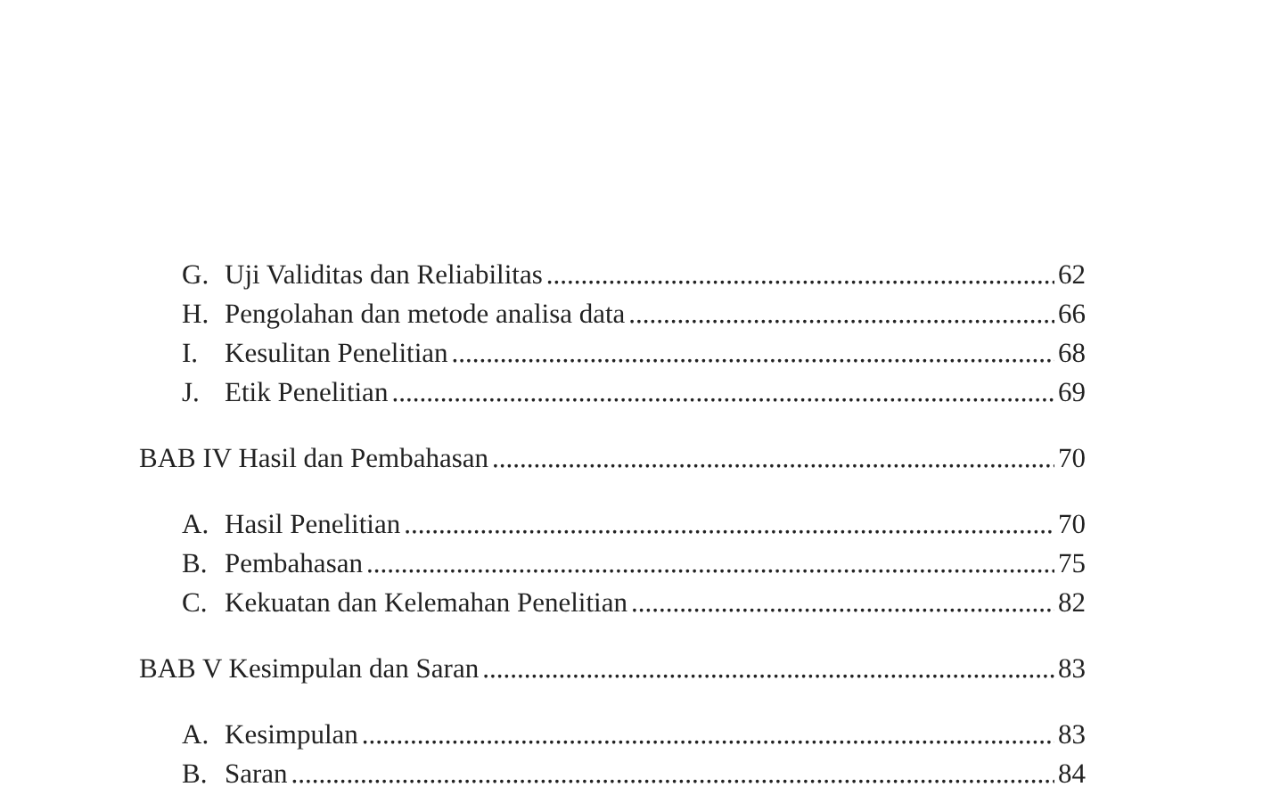G. Uji Validitas dan Reliabilitas 62
H. Pengolahan dan metode analisa data 66
I. Kesulitan Penelitian 68
J. Etik Penelitian 69
BAB IV Hasil dan Pembahasan 70
A. Hasil Penelitian 70
B. Pembahasan 75
C. Kekuatan dan Kelemahan Penelitian 82
BAB V Kesimpulan dan Saran 83
A. Kesimpulan 83
B. Saran 84